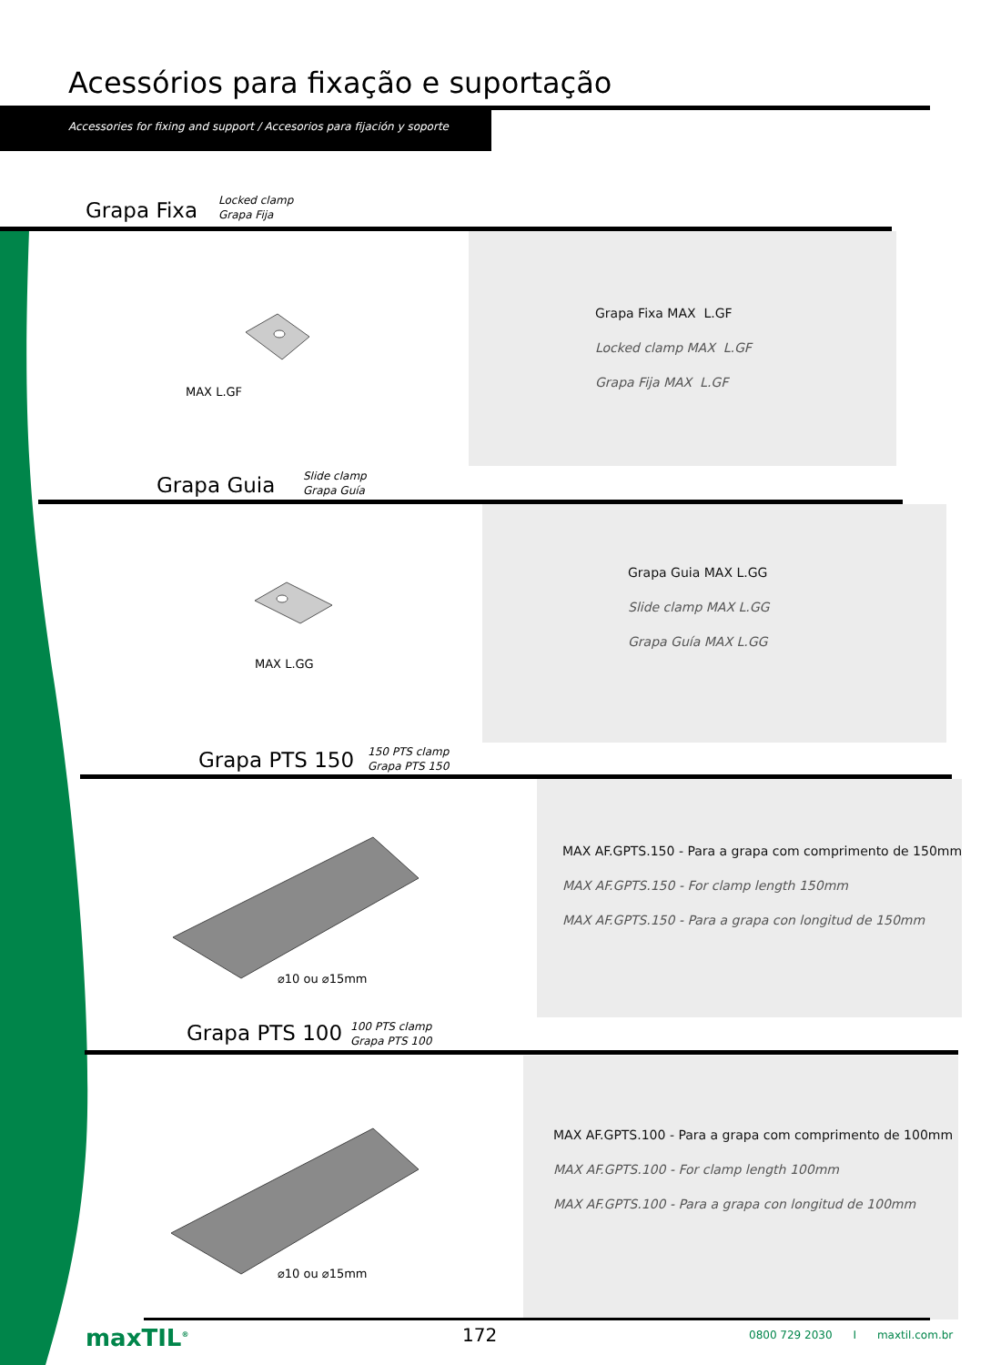Acessórios para fixação e suportação
Accessories for fixing and support / Accesorios para fijación y soporte
Grapa Fixa
Locked clamp
Grapa Fija
MAX L.GF
Grapa Fixa MAX L.GF
Locked clamp MAX L.GF
Grapa Fija MAX L.GF
Grapa Guia
Slide clamp
Grapa Guía
MAX L.GG
Grapa Guia MAX L.GG
Slide clamp MAX L.GG
Grapa Guía MAX L.GG
Grapa PTS 150
150 PTS clamp
Grapa PTS 150
⌀10 ou ⌀15mm
MAX AF.GPTS.150 - Para a grapa com comprimento de 150mm
MAX AF.GPTS.150 - For clamp length 150mm
MAX AF.GPTS.150 - Para a grapa con longitud de 150mm
Grapa PTS 100
100 PTS clamp
Grapa PTS 100
⌀10 ou ⌀15mm
MAX AF.GPTS.100 - Para a grapa com comprimento de 100mm
MAX AF.GPTS.100 - For clamp length 100mm
MAX AF.GPTS.100 - Para a grapa con longitud de 100mm
maxTIL<sup>®</sup> 172
0800 729 2030 I maxtil.com.br